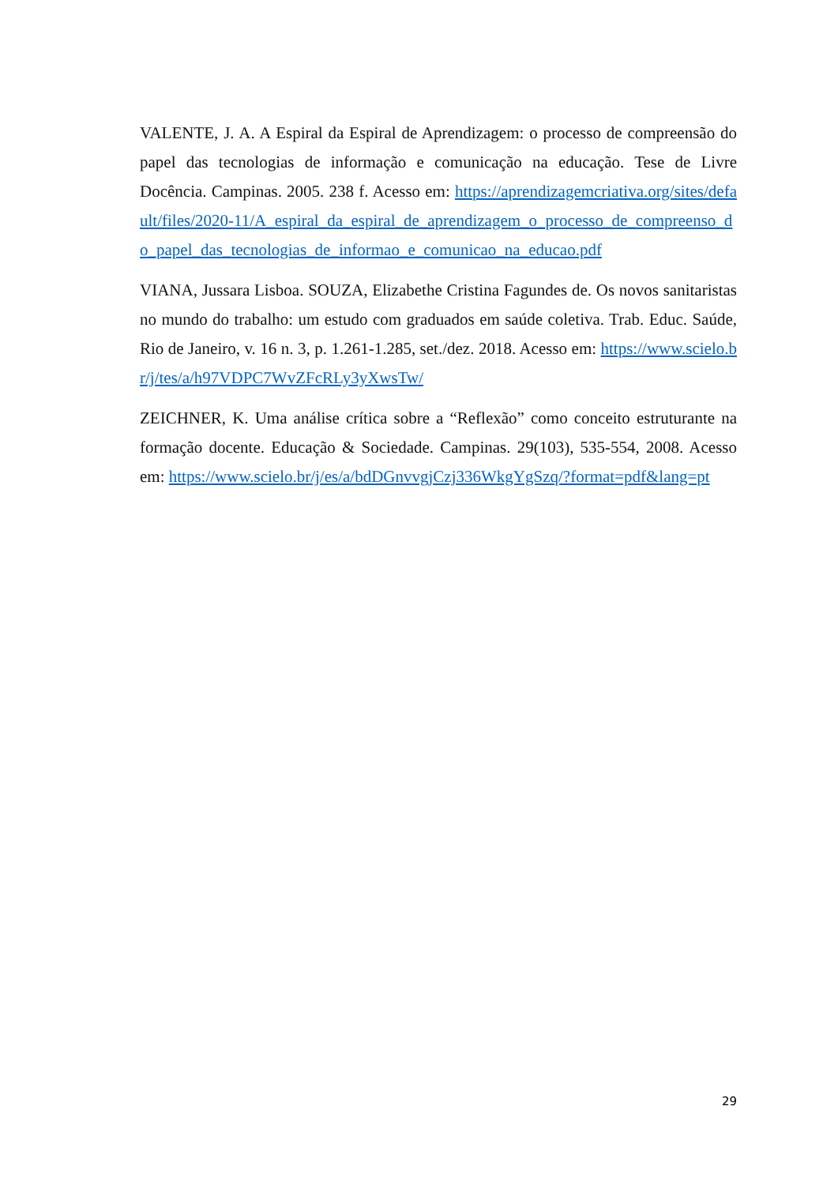VALENTE, J. A. A Espiral da Espiral de Aprendizagem: o processo de compreensão do papel das tecnologias de informação e comunicação na educação. Tese de Livre Docência. Campinas. 2005. 238 f. Acesso em: https://aprendizagemcriativa.org/sites/default/files/2020-11/A_espiral_da_espiral_de_aprendizagem_o_processo_de_compreenso_do_papel_das_tecnologias_de_informao_e_comunicao_na_educao.pdf
VIANA, Jussara Lisboa. SOUZA, Elizabethe Cristina Fagundes de. Os novos sanitaristas no mundo do trabalho: um estudo com graduados em saúde coletiva. Trab. Educ. Saúde, Rio de Janeiro, v. 16 n. 3, p. 1.261-1.285, set./dez. 2018. Acesso em: https://www.scielo.br/j/tes/a/h97VDPC7WvZFcRLy3yXwsTw/
ZEICHNER, K. Uma análise crítica sobre a “Reflexão” como conceito estruturante na formação docente. Educação & Sociedade. Campinas. 29(103), 535-554, 2008. Acesso em: https://www.scielo.br/j/es/a/bdDGnvvgjCzj336WkgYgSzq/?format=pdf&lang=pt
29